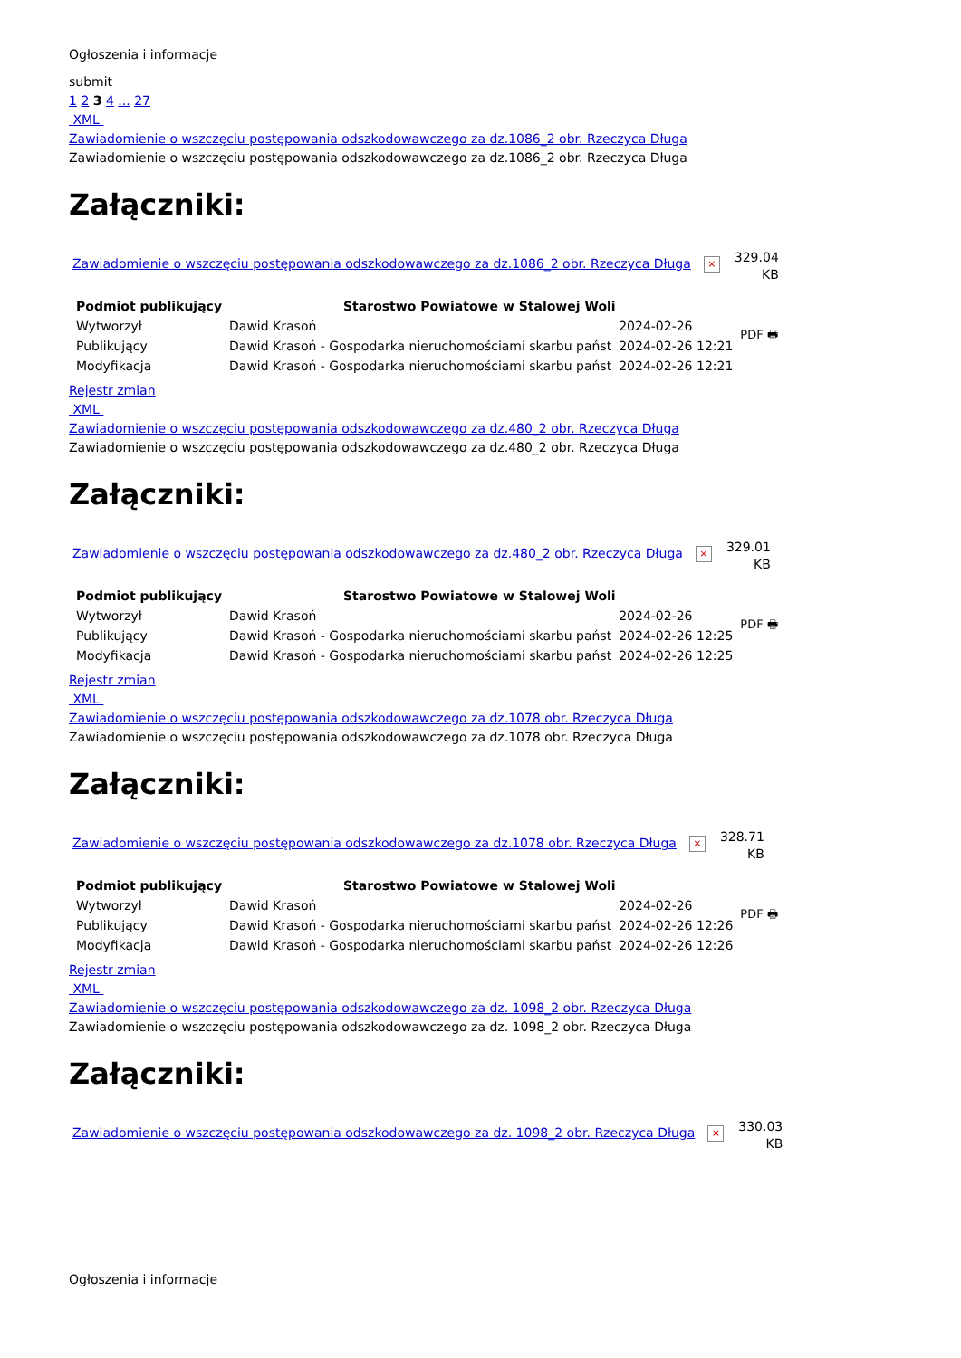Ogłoszenia i informacje
submit
1 2 3 4 ... 27
XML
Zawiadomienie o wszczęciu postępowania odszkodowawczego za dz.1086_2 obr. Rzeczyca Długa
Zawiadomienie o wszczęciu postępowania odszkodowawczego za dz.1086_2 obr. Rzeczyca Długa
Załączniki:
Zawiadomienie o wszczęciu postępowania odszkodowawczego za dz.1086_2 obr. Rzeczyca Długa ×
329.04
KB
| Podmiot publikujący | Starostwo Powiatowe w Stalowej Woli | | PDF 🖶 |
| Wytworzył | Dawid Krasoń | 2024-02-26 | |
| Publikujący | Dawid Krasoń - Gospodarka nieruchomościami skarbu państ | 2024-02-26 12:21 | |
| Modyfikacja | Dawid Krasoń - Gospodarka nieruchomościami skarbu państ | 2024-02-26 12:21 | |
Rejestr zmian
XML
Zawiadomienie o wszczęciu postępowania odszkodowawczego za dz.480_2 obr. Rzeczyca Długa
Zawiadomienie o wszczęciu postępowania odszkodowawczego za dz.480_2 obr. Rzeczyca Długa
Załączniki:
Zawiadomienie o wszczęciu postępowania odszkodowawczego za dz.480_2 obr. Rzeczyca Długa ×
329.01
KB
| Podmiot publikujący | Starostwo Powiatowe w Stalowej Woli | | PDF 🖶 |
| Wytworzył | Dawid Krasoń | 2024-02-26 | |
| Publikujący | Dawid Krasoń - Gospodarka nieruchomościami skarbu państ | 2024-02-26 12:25 | |
| Modyfikacja | Dawid Krasoń - Gospodarka nieruchomościami skarbu państ | 2024-02-26 12:25 | |
Rejestr zmian
XML
Zawiadomienie o wszczęciu postępowania odszkodowawczego za dz.1078 obr. Rzeczyca Długa
Zawiadomienie o wszczęciu postępowania odszkodowawczego za dz.1078 obr. Rzeczyca Długa
Załączniki:
Zawiadomienie o wszczęciu postępowania odszkodowawczego za dz.1078 obr. Rzeczyca Długa ×
328.71
KB
| Podmiot publikujący | Starostwo Powiatowe w Stalowej Woli | | PDF 🖶 |
| Wytworzył | Dawid Krasoń | 2024-02-26 | |
| Publikujący | Dawid Krasoń - Gospodarka nieruchomościami skarbu państ | 2024-02-26 12:26 | |
| Modyfikacja | Dawid Krasoń - Gospodarka nieruchomościami skarbu państ | 2024-02-26 12:26 | |
Rejestr zmian
XML
Zawiadomienie o wszczęciu postępowania odszkodowawczego za dz. 1098_2 obr. Rzeczyca Długa
Zawiadomienie o wszczęciu postępowania odszkodowawczego za dz. 1098_2 obr. Rzeczyca Długa
Załączniki:
Zawiadomienie o wszczęciu postępowania odszkodowawczego za dz. 1098_2 obr. Rzeczyca Długa ×
330.03
KB
Ogłoszenia i informacje